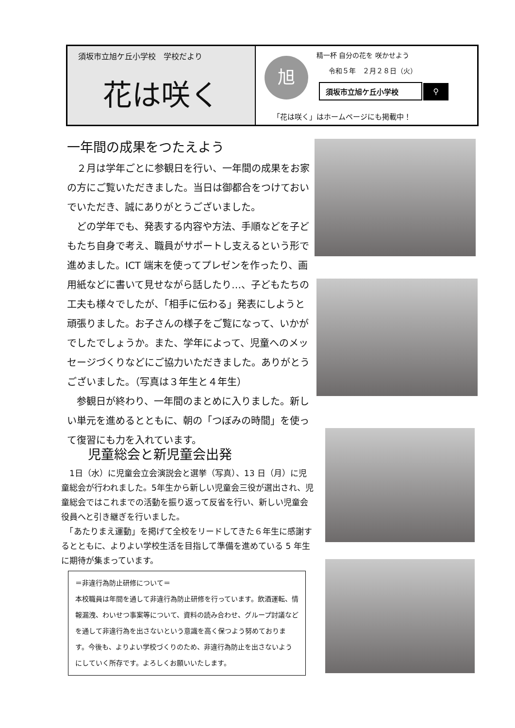須坂市立旭ケ丘小学校　学校だより
花は咲く
旭
精一杯 自分の花を 咲かせよう
令和５年　２月２８日（火）
須坂市立旭ケ丘小学校 ⚲
「花は咲く」はホームページにも掲載中！
一年間の成果をつたえよう
　２月は学年ごとに参観日を行い、一年間の成果をお家の方にご覧いただきました。当日は御都合をつけておいでいただき、誠にありがとうございました。
　どの学年でも、発表する内容や方法、手順などを子どもたち自身で考え、職員がサポートし支えるという形で進めました。ICT 端末を使ってプレゼンを作ったり、画用紙などに書いて見せながら話したり…、子どもたちの工夫も様々でしたが、「相手に伝わる」発表にしようと頑張りました。お子さんの様子をご覧になって、いかがでしたでしょうか。また、学年によって、児童へのメッセージづくりなどにご協力いただきました。ありがとうございました。（写真は３年生と４年生）
　参観日が終わり、一年間のまとめに入りました。新しい単元を進めるとともに、朝の「つぼみの時間」を使って復習にも力を入れています。
児童総会と新児童会出発
　1日（水）に児童会立会演説会と選挙（写真）、13 日（月）に児童総会が行われました。5年生から新しい児童会三役が選出され、児童総会ではこれまでの活動を振り返って反省を行い、新しい児童会役員へと引き継ぎを行いました。
　「あたりまえ運動」を掲げて全校をリードしてきた６年生に感謝するとともに、よりよい学校生活を目指して準備を進めている 5 年生に期待が集まっています。
＝非違行為防止研修について＝
本校職員は年間を通して非違行為防止研修を行っています。飲酒運転、情報漏洩、わいせつ事案等について、資料の読み合わせ、グループ討議などを通して非違行為を出さないという意識を高く保つよう努めております。今後も、よりよい学校づくりのため、非違行為防止を出さないようにしていく所存です。よろしくお願いいたします。